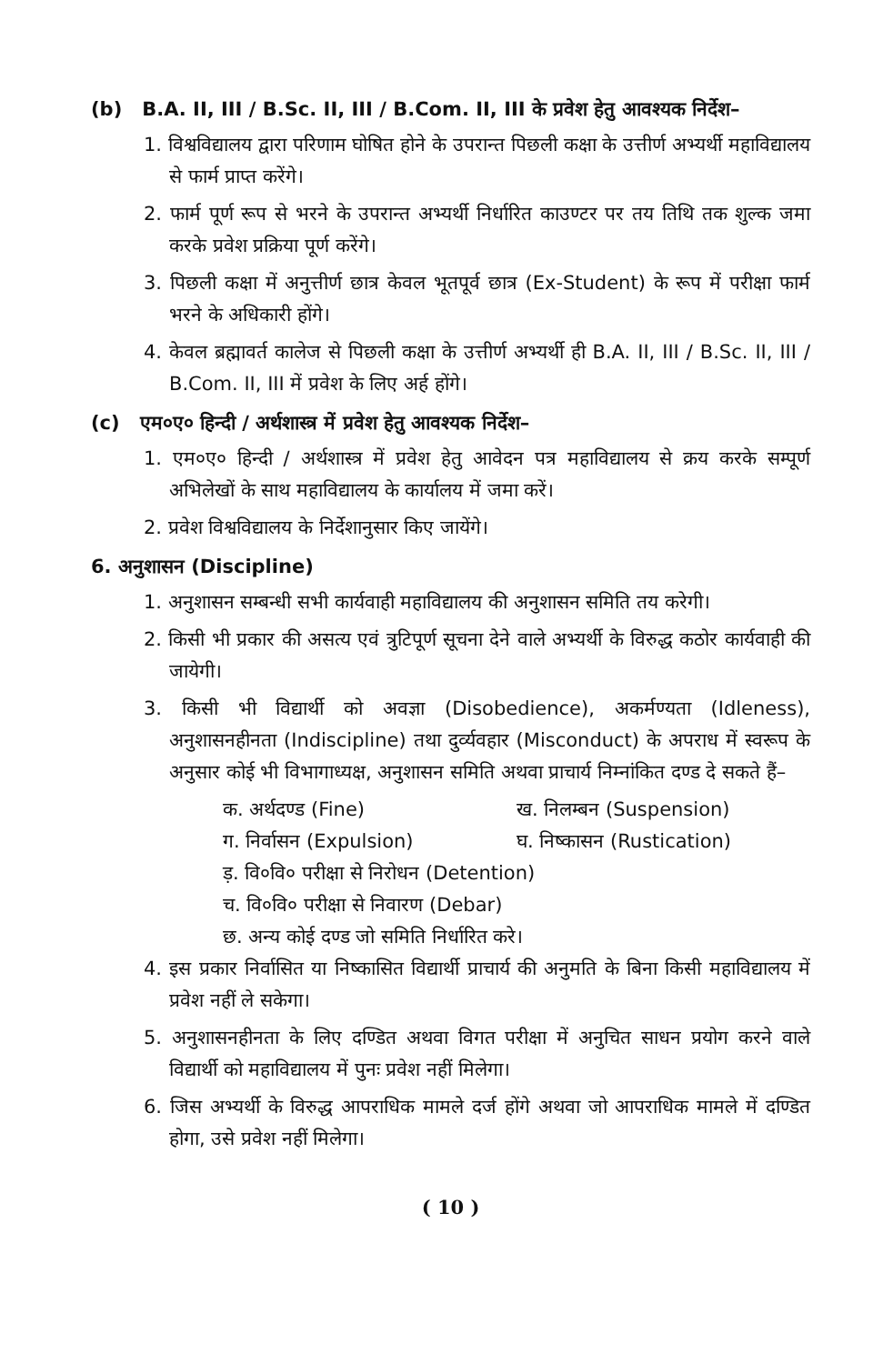(b) B.A. II, III / B.Sc. II, III / B.Com. II, III के प्रवेश हेतु आवश्यक निर्देश–
1. विश्वविद्यालय द्वारा परिणाम घोषित होने के उपरान्त पिछली कक्षा के उत्तीर्ण अभ्यर्थी महाविद्यालय से फार्म प्राप्त करेंगे।
2. फार्म पूर्ण रूप से भरने के उपरान्त अभ्यर्थी निर्धारित काउण्टर पर तय तिथि तक शुल्क जमा करके प्रवेश प्रक्रिया पूर्ण करेंगे।
3. पिछली कक्षा में अनुत्तीर्ण छात्र केवल भूतपूर्व छात्र (Ex-Student) के रूप में परीक्षा फार्म भरने के अधिकारी होंगे।
4. केवल ब्रह्मावर्त कालेज से पिछली कक्षा के उत्तीर्ण अभ्यर्थी ही B.A. II, III / B.Sc. II, III / B.Com. II, III में प्रवेश के लिए अर्ह होंगे।
(c) एम०ए० हिन्दी / अर्थशास्त्र में प्रवेश हेतु आवश्यक निर्देश–
1. एम०ए० हिन्दी / अर्थशास्त्र में प्रवेश हेतु आवेदन पत्र महाविद्यालय से क्रय करके सम्पूर्ण अभिलेखों के साथ महाविद्यालय के कार्यालय में जमा करें।
2. प्रवेश विश्वविद्यालय के निर्देशानुसार किए जायेंगे।
6. अनुशासन (Discipline)
1. अनुशासन सम्बन्धी सभी कार्यवाही महाविद्यालय की अनुशासन समिति तय करेगी।
2. किसी भी प्रकार की असत्य एवं त्रुटिपूर्ण सूचना देने वाले अभ्यर्थी के विरुद्ध कठोर कार्यवाही की जायेगी।
3. किसी भी विद्यार्थी को अवज्ञा (Disobedience), अकर्मण्यता (Idleness), अनुशासनहीनता (Indiscipline) तथा दुर्व्यवहार (Misconduct) के अपराध में स्वरूप के अनुसार कोई भी विभागाध्यक्ष, अनुशासन समिति अथवा प्राचार्य निम्नांकित दण्ड दे सकते हैं–
क. अर्थदण्ड (Fine) ख. निलम्बन (Suspension)
ग. निर्वासन (Expulsion) घ. निष्कासन (Rustication)
ड़. वि०वि० परीक्षा से निरोधन (Detention)
च. वि०वि० परीक्षा से निवारण (Debar)
छ. अन्य कोई दण्ड जो समिति निर्धारित करे।
4. इस प्रकार निर्वासित या निष्कासित विद्यार्थी प्राचार्य की अनुमति के बिना किसी महाविद्यालय में प्रवेश नहीं ले सकेगा।
5. अनुशासनहीनता के लिए दण्डित अथवा विगत परीक्षा में अनुचित साधन प्रयोग करने वाले विद्यार्थी को महाविद्यालय में पुनः प्रवेश नहीं मिलेगा।
6. जिस अभ्यर्थी के विरुद्ध आपराधिक मामले दर्ज होंगे अथवा जो आपराधिक मामले में दण्डित होगा, उसे प्रवेश नहीं मिलेगा।
( 10 )